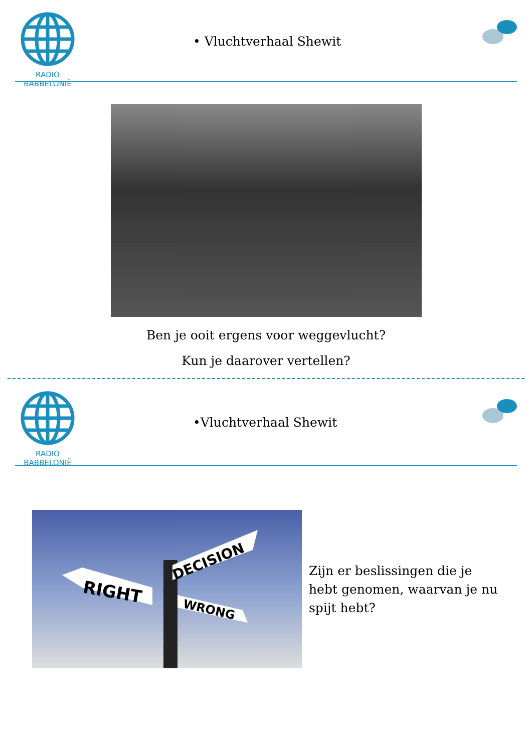RADIO BABBELONIË
• Vluchtverhaal Shewit
Ben je ooit ergens voor weggevlucht?
Kun je daarover vertellen?
RADIO BABBELONIË
•Vluchtverhaal Shewit
RIGHT
DECISION
WRONG
Zijn er beslissingen die je hebt genomen, waarvan je nu spijt hebt?